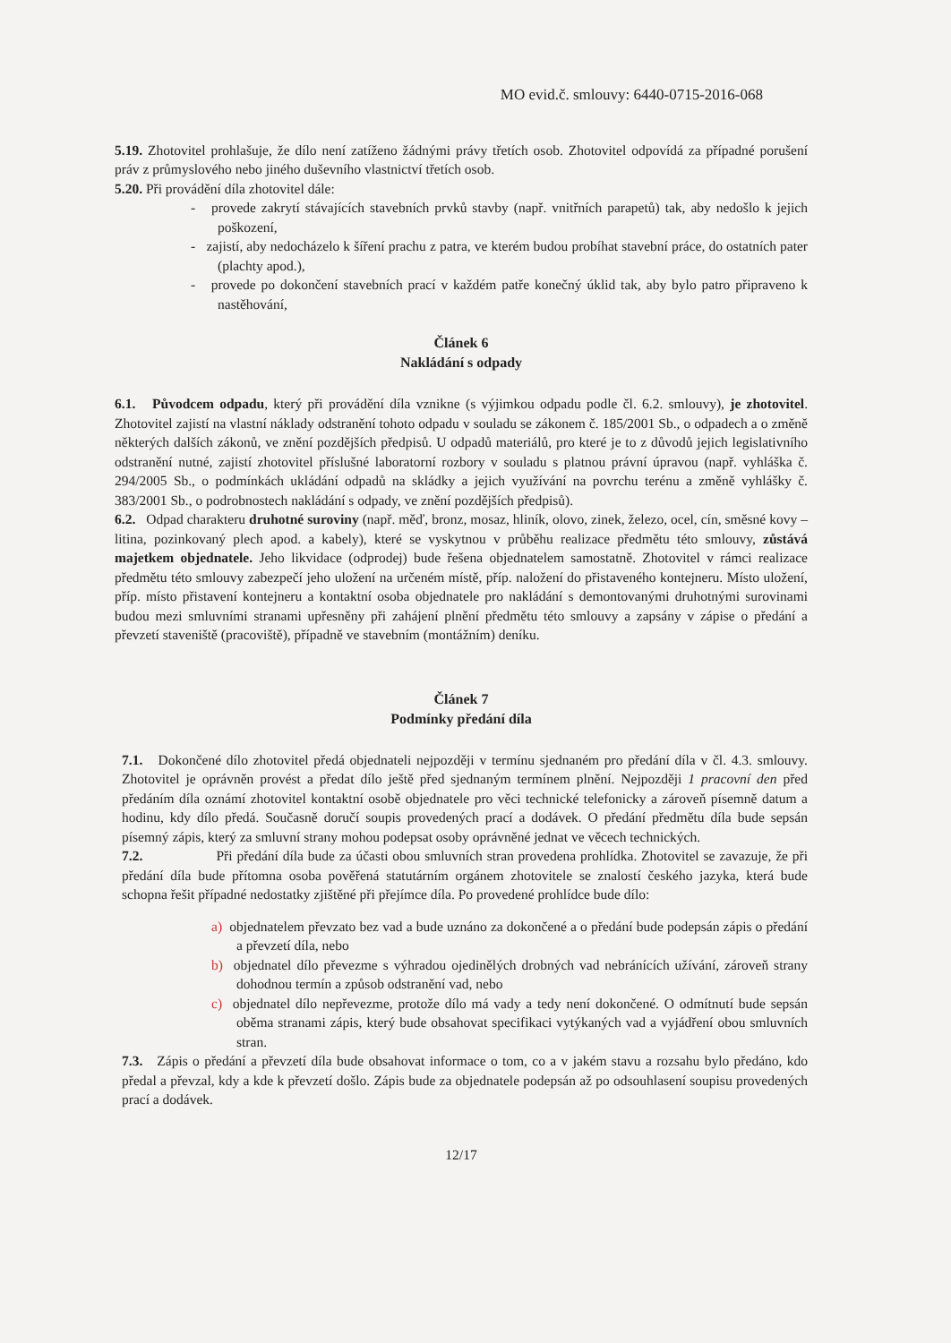MO evid.č. smlouvy: 6440-0715-2016-068
5.19. Zhotovitel prohlašuje, že dílo není zatíženo žádnými právy třetích osob. Zhotovitel odpovídá za případné porušení práv z průmyslového nebo jiného duševního vlastnictví třetích osob.
5.20. Při provádění díla zhotovitel dále:
- provede zakrytí stávajících stavebních prvků stavby (např. vnitřních parapetů) tak, aby nedošlo k jejich poškození,
- zajistí, aby nedocházelo k šíření prachu z patra, ve kterém budou probíhat stavební práce, do ostatních pater (plachty apod.),
- provede po dokončení stavebních prací v každém patře konečný úklid tak, aby bylo patro připraveno k nastěhování,
Článek 6
Nakládání s odpady
6.1. Původcem odpadu, který při provádění díla vznikne (s výjimkou odpadu podle čl. 6.2. smlouvy), je zhotovitel. Zhotovitel zajistí na vlastní náklady odstranění tohoto odpadu v souladu se zákonem č. 185/2001 Sb., o odpadech a o změně některých dalších zákonů, ve znění pozdějších předpisů. U odpadů materiálů, pro které je to z důvodů jejich legislativního odstranění nutné, zajistí zhotovitel příslušné laboratorní rozbory v souladu s platnou právní úpravou (např. vyhláška č. 294/2005 Sb., o podmínkách ukládání odpadů na skládky a jejich využívání na povrchu terénu a změně vyhlášky č. 383/2001 Sb., o podrobnostech nakládání s odpady, ve znění pozdějších předpisů).
6.2. Odpad charakteru druhotné suroviny (např. měď, bronz, mosaz, hliník, olovo, zinek, železo, ocel, cín, směsné kovy – litina, pozinkovaný plech apod. a kabely), které se vyskytnou v průběhu realizace předmětu této smlouvy, zůstává majetkem objednatele. Jeho likvidace (odprodej) bude řešena objednatelem samostatně. Zhotovitel v rámci realizace předmětu této smlouvy zabezpečí jeho uložení na určeném místě, příp. naložení do přistaveného kontejneru. Místo uložení, příp. místo přistavení kontejneru a kontaktní osoba objednatele pro nakládání s demontovanými druhotnými surovinami budou mezi smluvními stranami upřesněny při zahájení plnění předmětu této smlouvy a zapsány v zápise o předání a převzetí staveniště (pracoviště), případně ve stavebním (montážním) deníku.
Článek 7
Podmínky předání díla
7.1. Dokončené dílo zhotovitel předá objednateli nejpozději v termínu sjednaném pro předání díla v čl. 4.3. smlouvy. Zhotovitel je oprávněn provést a předat dílo ještě před sjednaným termínem plnění. Nejpozději 1 pracovní den před předáním díla oznámí zhotovitel kontaktní osobě objednatele pro věci technické telefonicky a zároveň písemně datum a hodinu, kdy dílo předá. Současně doručí soupis provedených prací a dodávek. O předání předmětu díla bude sepsán písemný zápis, který za smluvní strany mohou podepsat osoby oprávněné jednat ve věcech technických.
7.2. Při předání díla bude za účasti obou smluvních stran provedena prohlídka. Zhotovitel se zavazuje, že při předání díla bude přítomna osoba pověřená statutárním orgánem zhotovitele se znalostí českého jazyka, která bude schopna řešit případné nedostatky zjištěné při přejímce díla. Po provedené prohlídce bude dílo:
a) objednatelem převzato bez vad a bude uznáno za dokončené a o předání bude podepsán zápis o předání a převzetí díla, nebo
b) objednatel dílo převezme s výhradou ojedinělých drobných vad nebránících užívání, zároveň strany dohodnou termín a způsob odstranění vad, nebo
c) objednatel dílo nepřevezme, protože dílo má vady a tedy není dokončené. O odmítnutí bude sepsán oběma stranami zápis, který bude obsahovat specifikaci vytýkaných vad a vyjádření obou smluvních stran.
7.3. Zápis o předání a převzetí díla bude obsahovat informace o tom, co a v jakém stavu a rozsahu bylo předáno, kdo předal a převzal, kdy a kde k převzetí došlo. Zápis bude za objednatele podepsán až po odsouhlasení soupisu provedených prací a dodávek.
12/17